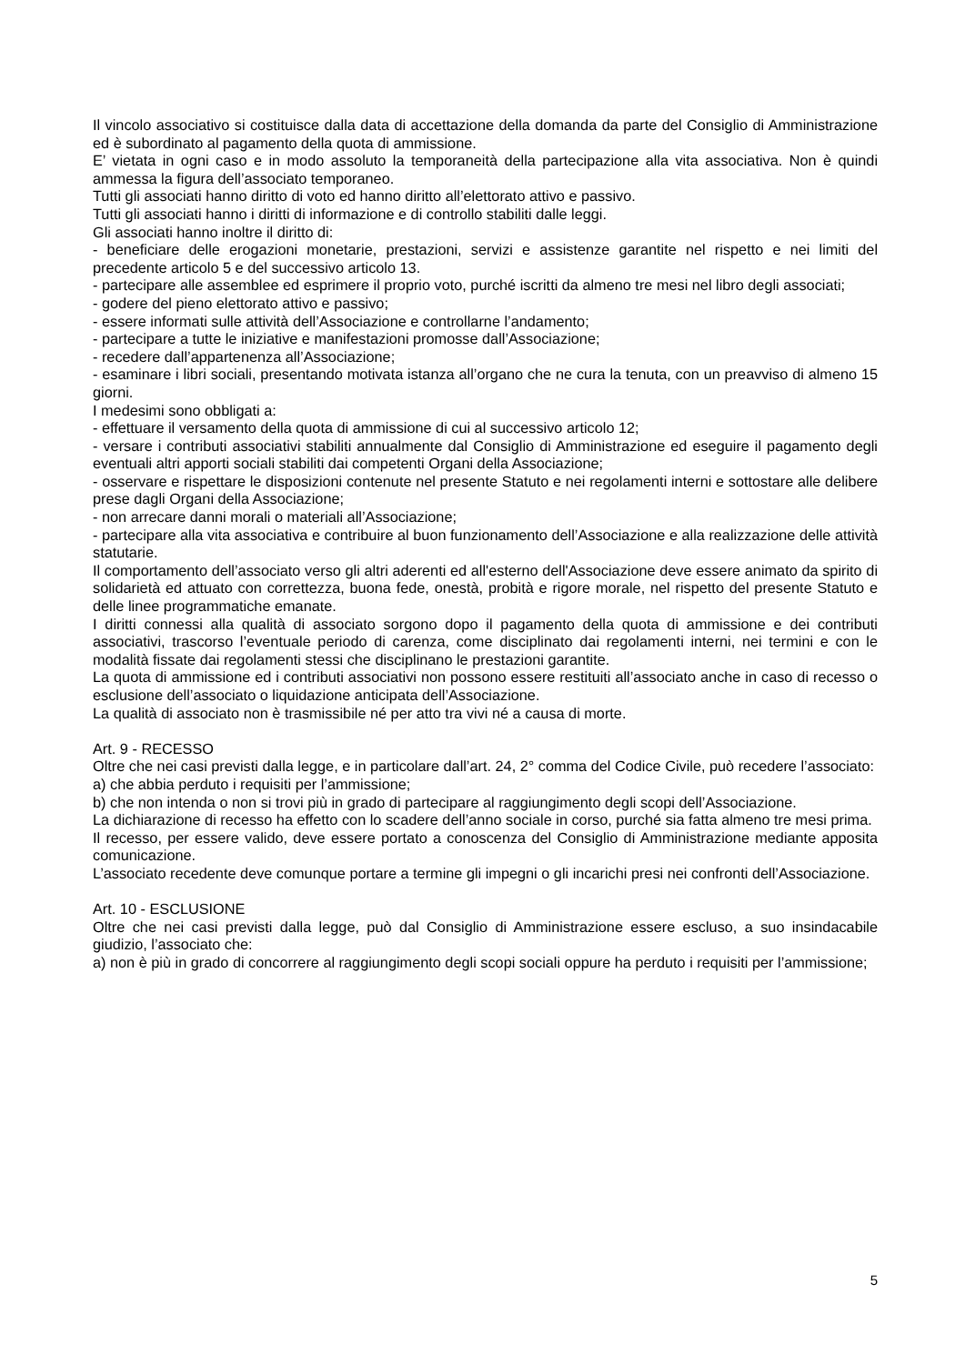Il vincolo associativo si costituisce dalla data di accettazione della domanda da parte del Consiglio di Amministrazione ed è subordinato al pagamento della quota di ammissione.
E’ vietata in ogni caso e in modo assoluto la temporaneità della partecipazione alla vita associativa. Non è quindi ammessa la figura dell’associato temporaneo.
Tutti gli associati hanno diritto di voto ed hanno diritto all’elettorato attivo e passivo.
Tutti gli associati hanno i diritti di informazione e di controllo stabiliti dalle leggi.
Gli associati hanno inoltre il diritto di:
- beneficiare delle erogazioni monetarie, prestazioni, servizi e assistenze garantite nel rispetto e nei limiti del precedente articolo 5 e del successivo articolo 13.
- partecipare alle assemblee ed esprimere il proprio voto, purché iscritti da almeno tre mesi nel libro degli associati;
- godere del pieno elettorato attivo e passivo;
- essere informati sulle attività dell’Associazione e controllarne l’andamento;
- partecipare a tutte le iniziative e manifestazioni promosse dall’Associazione;
- recedere dall’appartenenza all’Associazione;
- esaminare i libri sociali, presentando motivata istanza all’organo che ne cura la tenuta, con un preavviso di almeno 15 giorni.
I medesimi sono obbligati a:
- effettuare il versamento della quota di ammissione di cui al successivo articolo 12;
- versare i contributi associativi stabiliti annualmente dal Consiglio di Amministrazione ed eseguire il pagamento degli eventuali altri apporti sociali stabiliti dai competenti Organi della Associazione;
- osservare e rispettare le disposizioni contenute nel presente Statuto e nei regolamenti interni e sottostare alle delibere prese dagli Organi della Associazione;
- non arrecare danni morali o materiali all’Associazione;
- partecipare alla vita associativa e contribuire al buon funzionamento dell’Associazione e alla realizzazione delle attività statutarie.
Il comportamento dell’associato verso gli altri aderenti ed all'esterno dell'Associazione deve essere animato da spirito di solidarietà ed attuato con correttezza, buona fede, onestà, probità e rigore morale, nel rispetto del presente Statuto e delle linee programmatiche emanate.
I diritti connessi alla qualità di associato sorgono dopo il pagamento della quota di ammissione e dei contributi associativi, trascorso l’eventuale periodo di carenza, come disciplinato dai regolamenti interni, nei termini e con le modalità fissate dai regolamenti stessi che disciplinano le prestazioni garantite.
La quota di ammissione ed i contributi associativi non possono essere restituiti all’associato anche in caso di recesso o esclusione dell’associato o liquidazione anticipata dell’Associazione.
La qualità di associato non è trasmissibile né per atto tra vivi né a causa di morte.
Art. 9 - RECESSO
Oltre che nei casi previsti dalla legge, e in particolare dall’art. 24, 2° comma del Codice Civile, può recedere l’associato:
a) che abbia perduto i requisiti per l’ammissione;
b) che non intenda o non si trovi più in grado di partecipare al raggiungimento degli scopi dell’Associazione.
La dichiarazione di recesso ha effetto con lo scadere dell’anno sociale in corso, purché sia fatta almeno tre mesi prima.
Il recesso, per essere valido, deve essere portato a conoscenza del Consiglio di Amministrazione mediante apposita comunicazione.
L’associato recedente deve comunque portare a termine gli impegni o gli incarichi presi nei confronti dell’Associazione.
Art. 10 - ESCLUSIONE
Oltre che nei casi previsti dalla legge, può dal Consiglio di Amministrazione essere escluso, a suo insindacabile giudizio, l’associato che:
a) non è più in grado di concorrere al raggiungimento degli scopi sociali oppure ha perduto i requisiti per l’ammissione;
5